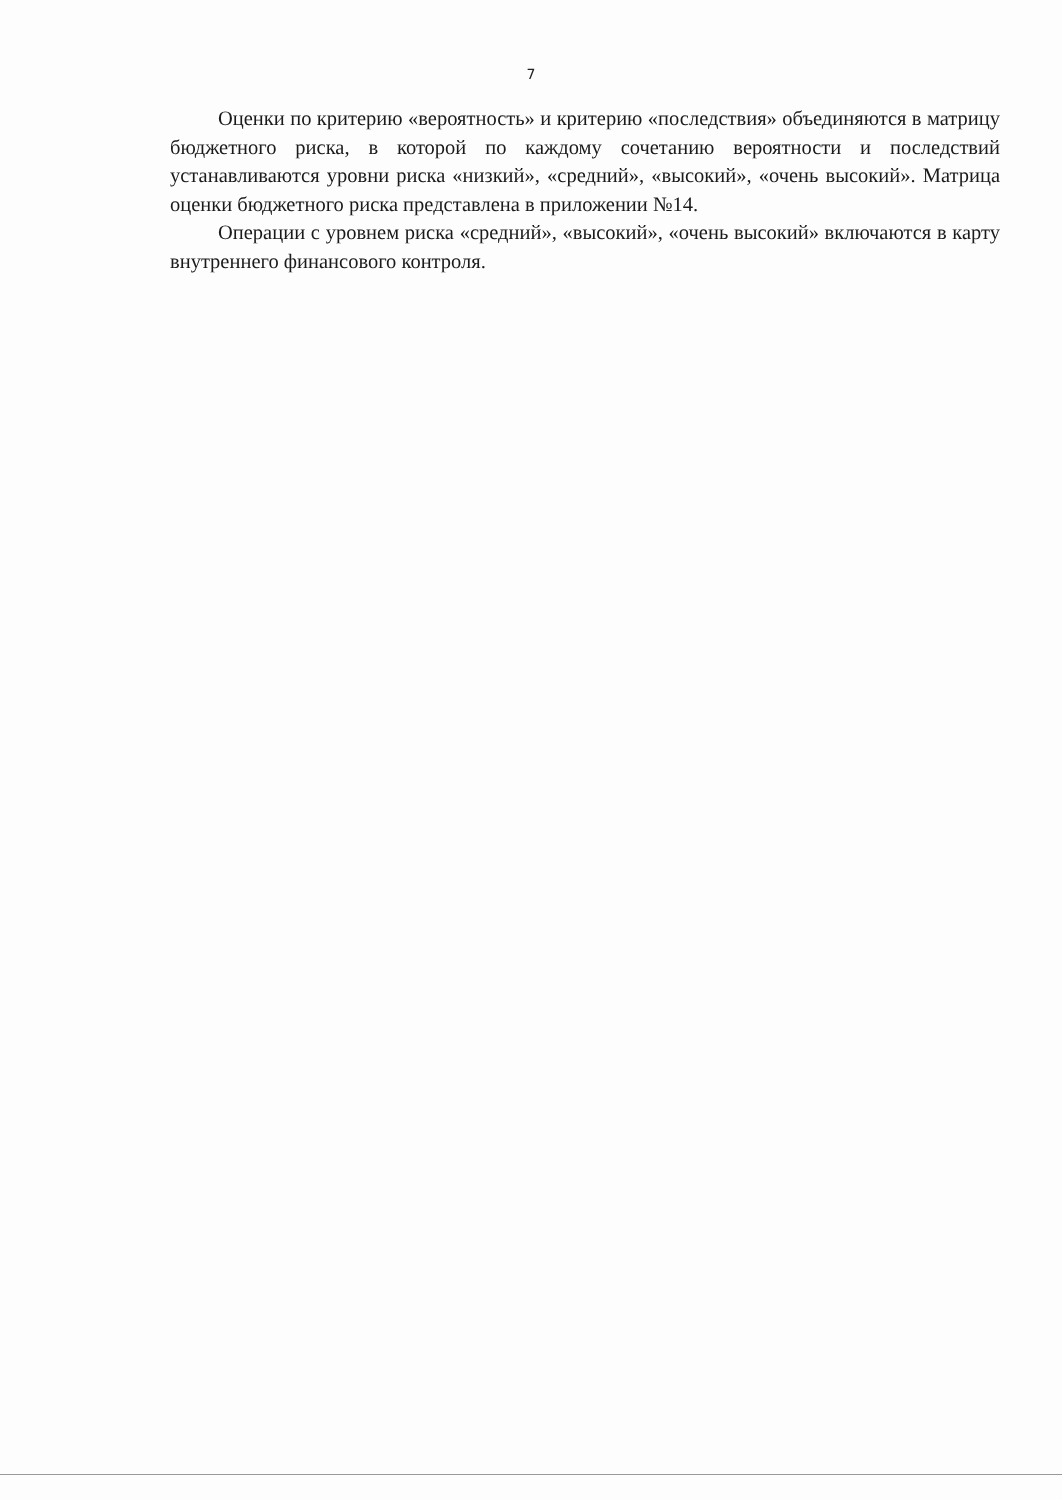7
Оценки по критерию «вероятность» и критерию «последствия» объединяются в матрицу бюджетного риска, в которой по каждому сочетанию вероятности и последствий устанавливаются уровни риска «низкий», «средний», «высокий», «очень высокий». Матрица оценки бюджетного риска представлена в приложении №14.
Операции с уровнем риска «средний», «высокий», «очень высокий» включаются в карту внутреннего финансового контроля.